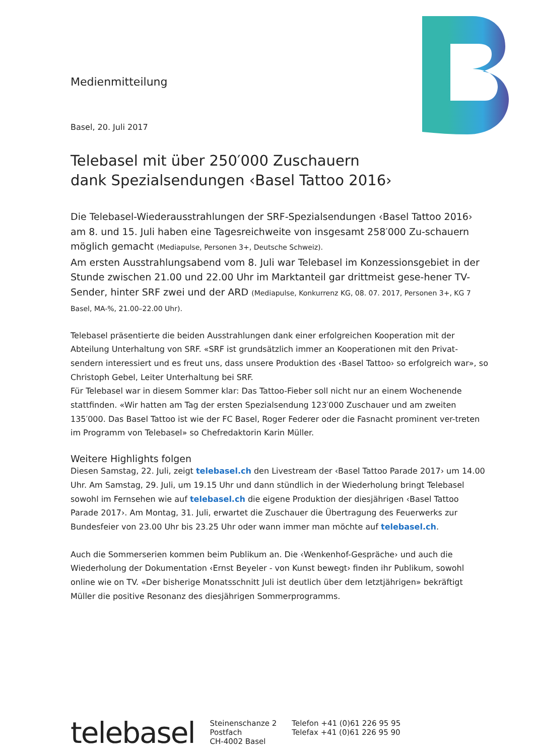Medienmitteilung
Basel, 20. Juli 2017
Telebasel mit über 250′000 Zuschauern
dank Spezialsendungen ‹Basel Tattoo 2016›
Die Telebasel-Wiederausstrahlungen der SRF-Spezialsendungen ‹Basel Tattoo 2016› am 8. und 15. Juli haben eine Tagesreichweite von insgesamt 258′000 Zu-schauern möglich gemacht (Mediapulse, Personen 3+, Deutsche Schweiz).
Am ersten Ausstrahlungsabend vom 8. Juli war Telebasel im Konzessionsgebiet in der Stunde zwischen 21.00 und 22.00 Uhr im Marktanteil gar drittmeist gese-hener TV-Sender, hinter SRF zwei und der ARD (Mediapulse, Konkurrenz KG, 08. 07. 2017, Personen 3+, KG 7 Basel, MA-%, 21.00–22.00 Uhr).
Telebasel präsentierte die beiden Ausstrahlungen dank einer erfolgreichen Kooperation mit der Abteilung Unterhaltung von SRF. «SRF ist grundsätzlich immer an Kooperationen mit den Privat-sendern interessiert und es freut uns, dass unsere Produktion des ‹Basel Tattoo› so erfolgreich war», so Christoph Gebel, Leiter Unterhaltung bei SRF.
Für Telebasel war in diesem Sommer klar: Das Tattoo-Fieber soll nicht nur an einem Wochenende stattfinden. «Wir hatten am Tag der ersten Spezialsendung 123′000 Zuschauer und am zweiten 135′000. Das Basel Tattoo ist wie der FC Basel, Roger Federer oder die Fasnacht prominent ver-treten im Programm von Telebasel» so Chefredaktorin Karin Müller.
Weitere Highlights folgen
Diesen Samstag, 22. Juli, zeigt telebasel.ch den Livestream der ‹Basel Tattoo Parade 2017› um 14.00 Uhr. Am Samstag, 29. Juli, um 19.15 Uhr und dann stündlich in der Wiederholung bringt Telebasel sowohl im Fernsehen wie auf telebasel.ch die eigene Produktion der diesjährigen ‹Basel Tattoo Parade 2017›. Am Montag, 31. Juli, erwartet die Zuschauer die Übertragung des Feuerwerks zur Bundesfeier von 23.00 Uhr bis 23.25 Uhr oder wann immer man möchte auf telebasel.ch.
Auch die Sommerserien kommen beim Publikum an. Die ‹Wenkenhof-Gespräche› und auch die Wiederholung der Dokumentation ‹Ernst Beyeler - von Kunst bewegt› finden ihr Publikum, sowohl online wie on TV. «Der bisherige Monatsschnitt Juli ist deutlich über dem letztjährigen» bekräftigt Müller die positive Resonanz des diesjährigen Sommerprogramms.
telebasel
Steinenschanze 2
Postfach
CH-4002 Basel
Telefon +41 (0)61 226 95 95
Telefax +41 (0)61 226 95 90